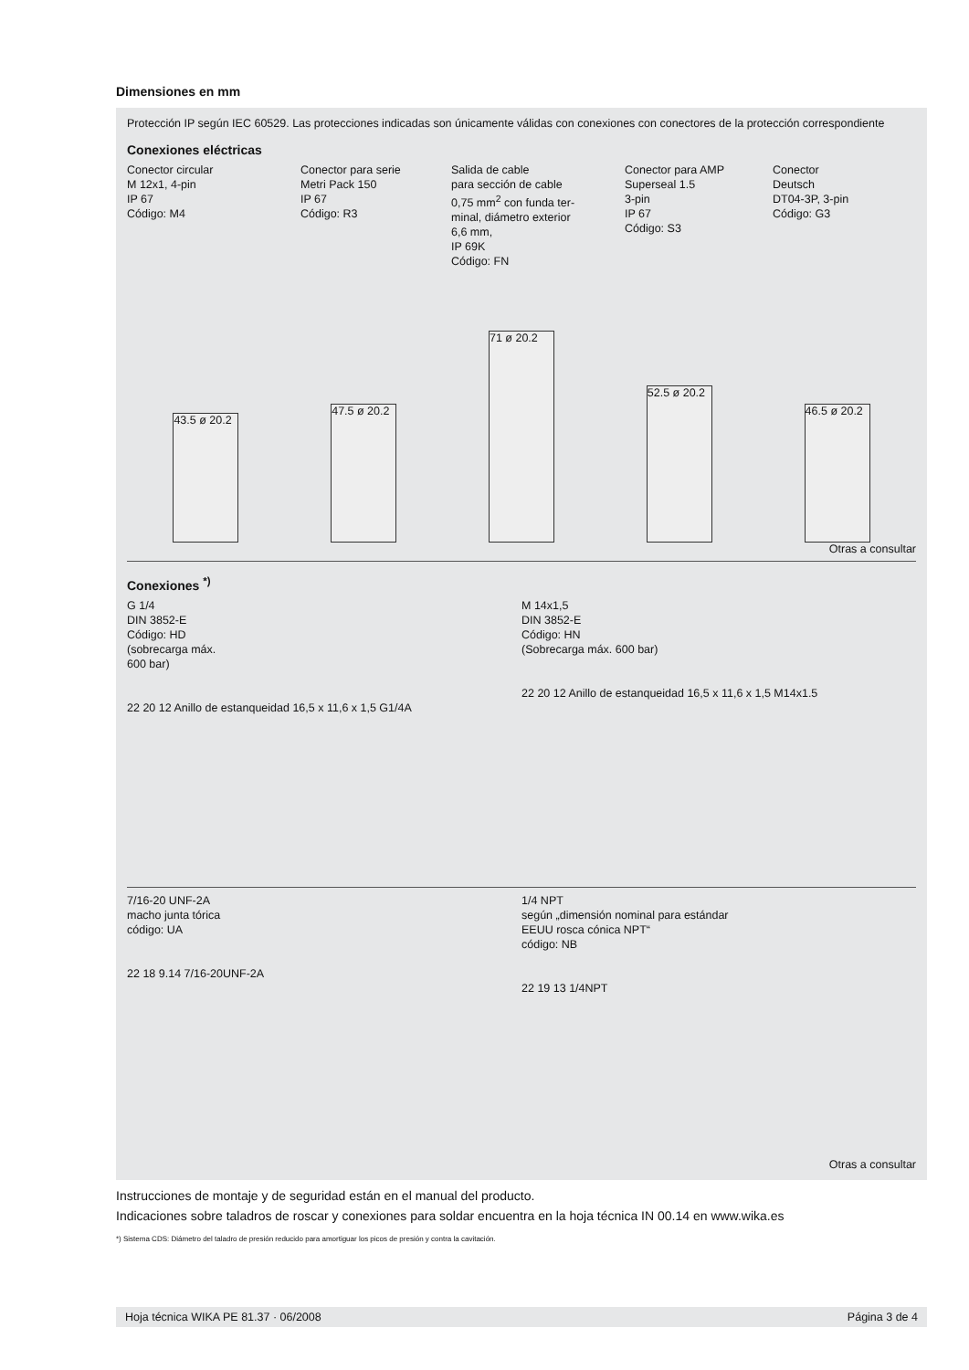Dimensiones en mm
Protección IP según IEC 60529. Las protecciones indicadas son únicamente válidas con conexiones con conectores de la protección correspondiente
Conexiones eléctricas
Conector circular
M 12x1, 4-pin
IP 67
Código: M4
Conector para serie
Metri Pack 150
IP 67
Código: R3
Salida de cable
para sección de cable
0,75 mm<sup>2</sup> con funda ter-
minal, diámetro exterior
6,6 mm,
IP 69K
Código: FN
Conector para AMP
Superseal 1.5
3-pin
IP 67
Código: S3
Conector
Deutsch
DT04-3P, 3-pin
Código: G3
43.5 ø 20.2
47.5 ø 20.2
71 ø 20.2
52.5 ø 20.2
46.5 ø 20.2
Otras a consultar
Conexiones <sup>*)</sup>
G 1/4
DIN 3852-E
Código: HD
(sobrecarga máx.
600 bar)
22 20 12 Anillo de estanqueidad 16,5 x 11,6 x 1,5 G1/4A
M 14x1,5
DIN 3852-E
Código: HN
(Sobrecarga máx. 600 bar)
22 20 12 Anillo de estanqueidad 16,5 x 11,6 x 1,5 M14x1.5
7/16-20 UNF-2A
macho junta tórica
código: UA
22 18 9.14 7/16-20UNF-2A
1/4 NPT
según „dimensión nominal para estándar
EEUU rosca cónica NPT“
código: NB
22 19 13 1/4NPT
Otras a consultar
Instrucciones de montaje y de seguridad están en el manual del producto.
Indicaciones sobre taladros de roscar y conexiones para soldar encuentra en la hoja técnica IN 00.14 en www.wika.es
*) Sistema CDS: Diámetro del taladro de presión reducido para amortiguar los picos de presión y contra la cavitación.
Hoja técnica WIKA PE 81.37 · 06/2008 Página 3 de 4